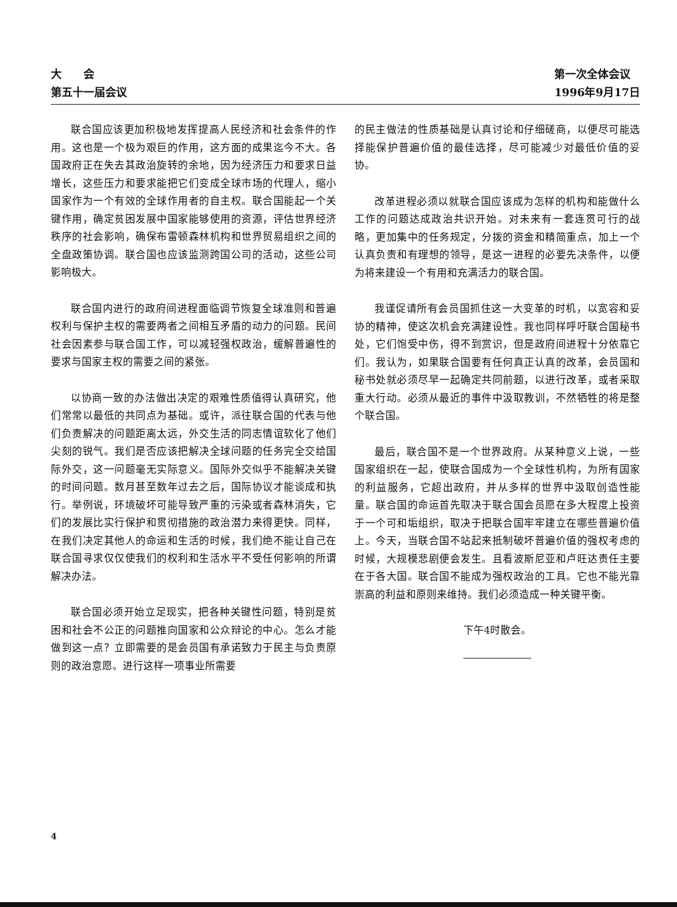大　　会
第五十一届会议
第一次全体会议
1996年9月17日
联合国应该更加积极地发挥提高人民经济和社会条件的作用。这也是一个极为艰巨的作用，这方面的成果迄今不大。各国政府正在失去其政治旋转的余地，因为经济压力和要求日益增长，这些压力和要求能把它们变成全球市场的代理人，缩小国家作为一个有效的全球作用者的自主权。联合国能起一个关键作用，确定贫困发展中国家能够使用的资源，评估世界经济秩序的社会影响，确保布雷顿森林机构和世界贸易组织之间的全盘政策协调。联合国也应该监测跨国公司的活动，这些公司影响极大。
联合国内进行的政府间进程面临调节恢复全球准则和普遍权利与保护主权的需要两者之间相互矛盾的动力的问题。民间社会因素参与联合国工作，可以减轻强权政治，缓解普遍性的要求与国家主权的需要之间的紧张。
以协商一致的办法做出决定的艰难性质值得认真研究，他们常常以最低的共同点为基础。或许，派往联合国的代表与他们负责解决的问题距离太远，外交生活的同志情谊软化了他们尖刻的锐气。我们是否应该把解决全球问题的任务完全交给国际外交，这一问题毫无实际意义。国际外交似乎不能解决关键的时间问题。数月甚至数年过去之后，国际协议才能谈成和执行。举例说，环境破坏可能导致严重的污染或者森林消失，它们的发展比实行保护和贯彻措施的政治潜力来得更快。同样，在我们决定其他人的命运和生活的时候，我们绝不能让自己在联合国寻求仅仅使我们的权利和生活水平不受任何影响的所谓解决办法。
联合国必须开始立足现实，把各种关键性问题，特别是贫困和社会不公正的问题推向国家和公众辩论的中心。怎么才能做到这一点？立即需要的是会员国有承诺致力于民主与负责原则的政治意愿。进行这样一项事业所需要
的民主做法的性质基础是认真讨论和仔细磋商，以便尽可能选择能保护普遍价值的最佳选择，尽可能减少对最低价值的妥协。
改革进程必须以就联合国应该成为怎样的机构和能做什么工作的问题达成政治共识开始。对未来有一套连贯可行的战略，更加集中的任务规定，分拨的资金和精简重点，加上一个认真负责和有理想的领导，是这一进程的必要先决条件，以便为将来建设一个有用和充满活力的联合国。
我谨促请所有会员国抓住这一大变革的时机，以宽容和妥协的精神，使这次机会充满建设性。我也同样呼吁联合国秘书处，它们饱受中伤，得不到赏识，但是政府间进程十分依靠它们。我认为，如果联合国要有任何真正认真的改革，会员国和秘书处就必须尽早一起确定共同前题，以进行改革，或者采取重大行动。必须从最近的事件中汲取教训，不然牺牲的将是整个联合国。
最后，联合国不是一个世界政府。从某种意义上说，一些国家组织在一起，使联合国成为一个全球性机构，为所有国家的利益服务，它超出政府，并从多样的世界中汲取创造性能量。联合国的命运首先取决于联合国会员愿在多大程度上投资于一个可和垢组织，取决于把联合国牢牢建立在哪些普遍价值上。今天，当联合国不站起来抵制破坏普遍价值的强权考虑的时候，大规模悲剧便会发生。且看波斯尼亚和卢旺达责任主要在于各大国。联合国不能成为强权政治的工具。它也不能光靠崇高的利益和原则来维持。我们必须造成一种关键平衡。
下午4时散会。
4